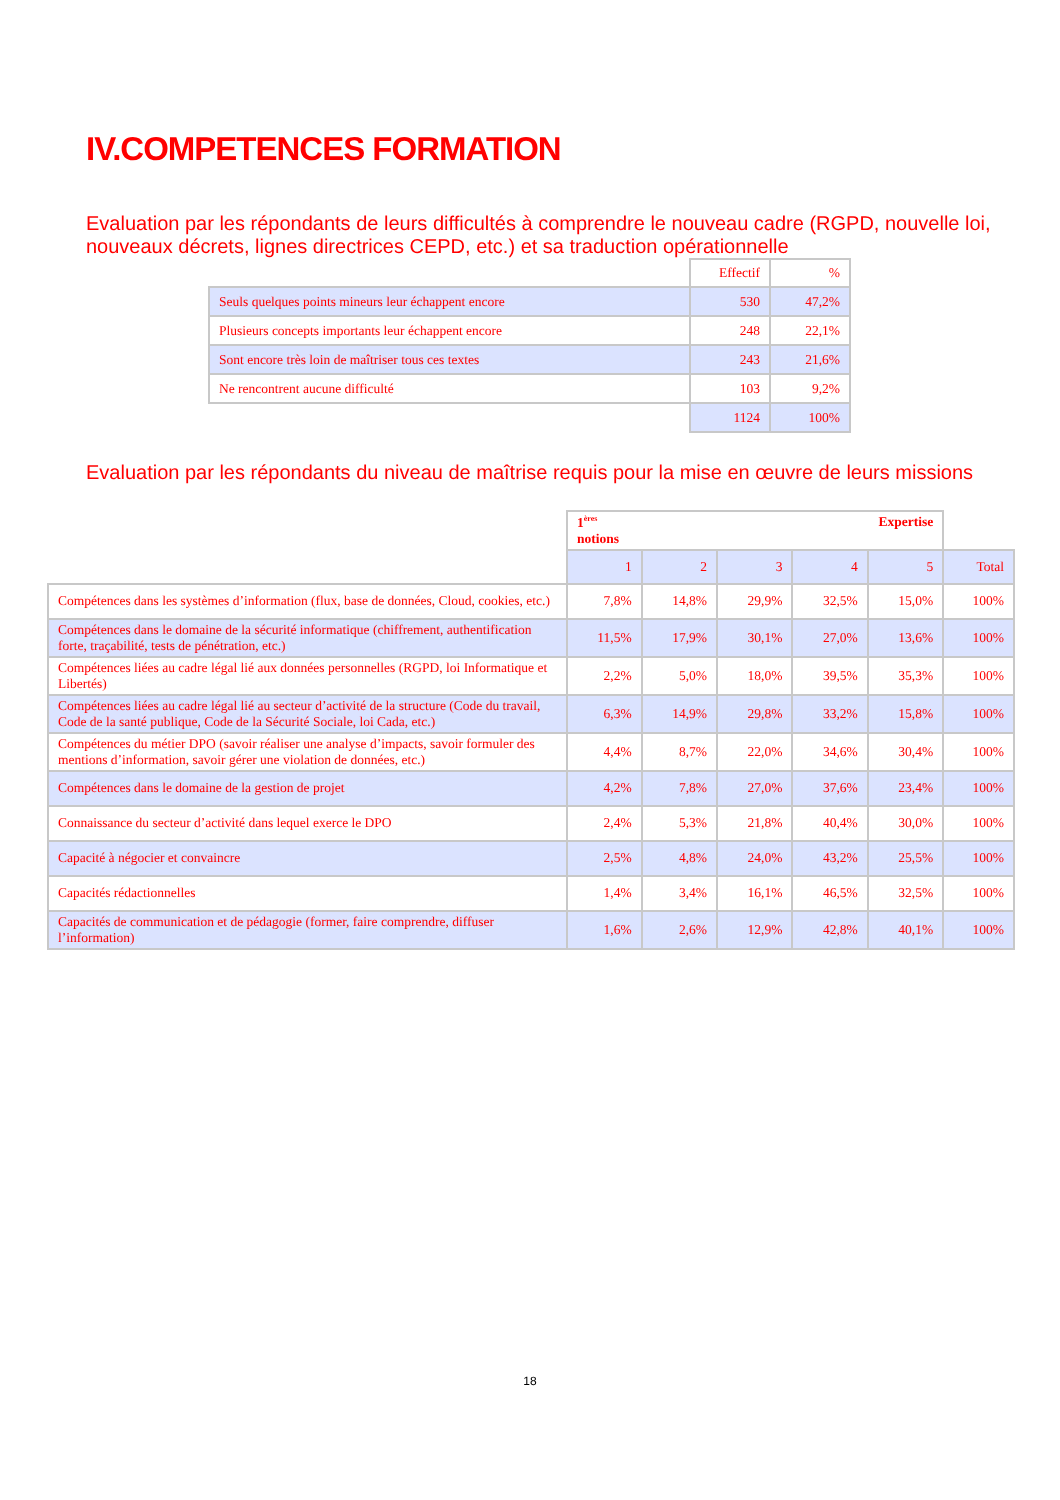IV.COMPETENCES FORMATION
Evaluation par les répondants de leurs difficultés à comprendre le nouveau cadre (RGPD, nouvelle loi, nouveaux décrets, lignes directrices CEPD, etc.) et sa traduction opérationnelle
| | Effectif | % |
| Seuls quelques points mineurs leur échappent encore | 530 | 47,2% |
| Plusieurs concepts importants leur échappent encore | 248 | 22,1% |
| Sont encore très loin de maîtriser tous ces textes | 243 | 21,6% |
| Ne rencontrent aucune difficulté | 103 | 9,2% |
| | 1124 | 100% |
Evaluation par les répondants du niveau de maîtrise requis pour la mise en œuvre de leurs missions
| | Expertise 1<sup>ères</sup> notions | | | | | |
| | 1 | 2 | 3 | 4 | 5 | Total |
| Compétences dans les systèmes d’information (flux, base de données, Cloud, cookies, etc.) | 7,8% | 14,8% | 29,9% | 32,5% | 15,0% | 100% |
| Compétences dans le domaine de la sécurité informatique (chiffrement, authentification forte, traçabilité, tests de pénétration, etc.) | 11,5% | 17,9% | 30,1% | 27,0% | 13,6% | 100% |
| Compétences liées au cadre légal lié aux données personnelles (RGPD, loi Informatique et Libertés) | 2,2% | 5,0% | 18,0% | 39,5% | 35,3% | 100% |
| Compétences liées au cadre légal lié au secteur d’activité de la structure (Code du travail, Code de la santé publique, Code de la Sécurité Sociale, loi Cada, etc.) | 6,3% | 14,9% | 29,8% | 33,2% | 15,8% | 100% |
| Compétences du métier DPO (savoir réaliser une analyse d’impacts, savoir formuler des mentions d’information, savoir gérer une violation de données, etc.) | 4,4% | 8,7% | 22,0% | 34,6% | 30,4% | 100% |
| Compétences dans le domaine de la gestion de projet | 4,2% | 7,8% | 27,0% | 37,6% | 23,4% | 100% |
| Connaissance du secteur d’activité dans lequel exerce le DPO | 2,4% | 5,3% | 21,8% | 40,4% | 30,0% | 100% |
| Capacité à négocier et convaincre | 2,5% | 4,8% | 24,0% | 43,2% | 25,5% | 100% |
| Capacités rédactionnelles | 1,4% | 3,4% | 16,1% | 46,5% | 32,5% | 100% |
| Capacités de communication et de pédagogie (former, faire comprendre, diffuser l’information) | 1,6% | 2,6% | 12,9% | 42,8% | 40,1% | 100% |
18